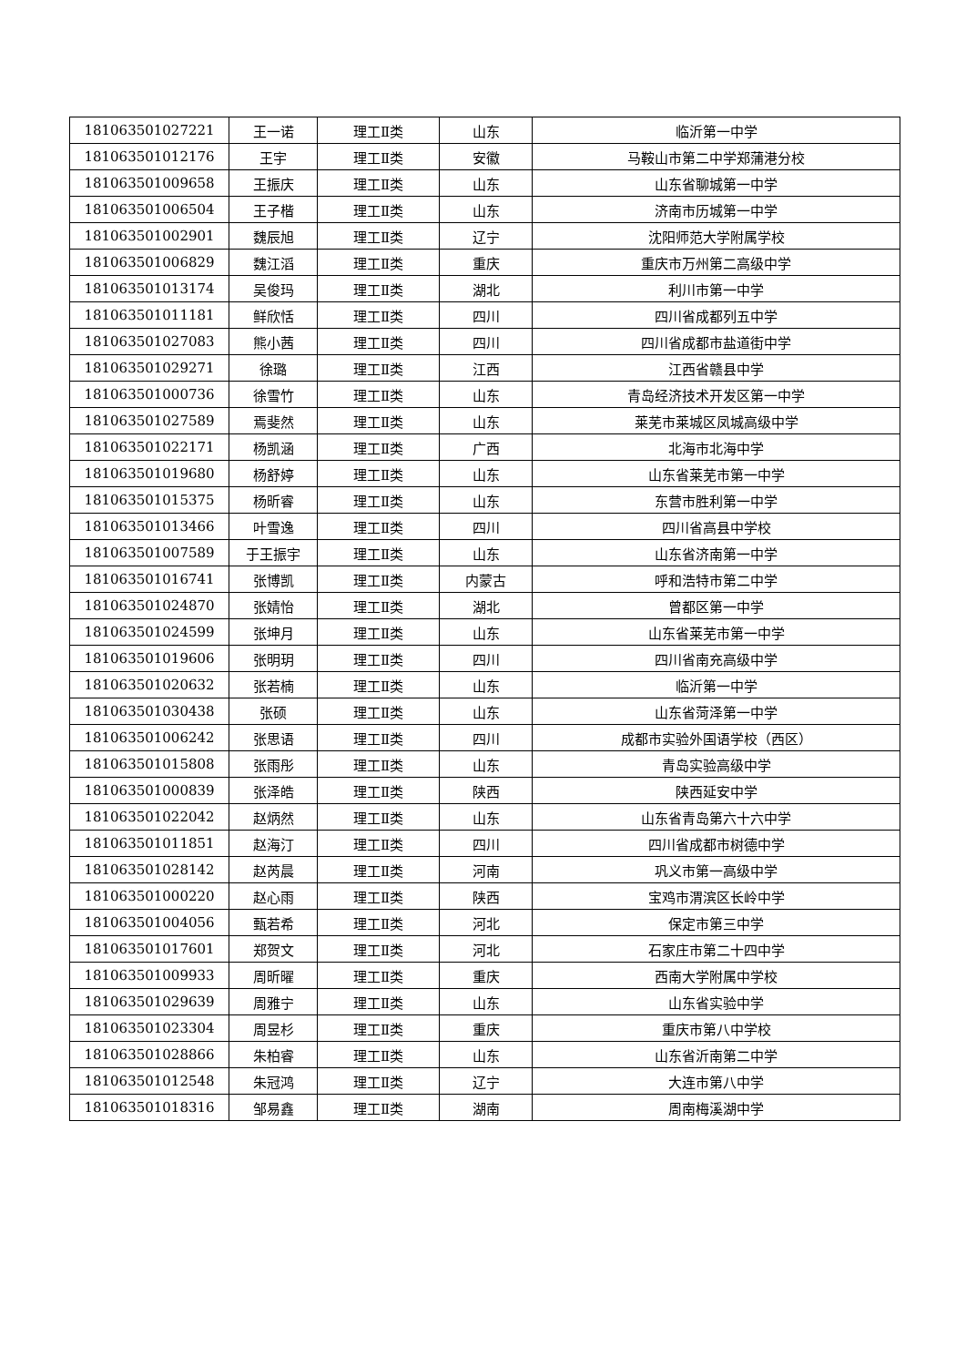| 181063501027221 | 王一诺 | 理工Ⅱ类 | 山东 | 临沂第一中学 |
| 181063501012176 | 王宇 | 理工Ⅱ类 | 安徽 | 马鞍山市第二中学郑蒲港分校 |
| 181063501009658 | 王振庆 | 理工Ⅱ类 | 山东 | 山东省聊城第一中学 |
| 181063501006504 | 王子楷 | 理工Ⅱ类 | 山东 | 济南市历城第一中学 |
| 181063501002901 | 魏辰旭 | 理工Ⅱ类 | 辽宁 | 沈阳师范大学附属学校 |
| 181063501006829 | 魏江滔 | 理工Ⅱ类 | 重庆 | 重庆市万州第二高级中学 |
| 181063501013174 | 吴俊玛 | 理工Ⅱ类 | 湖北 | 利川市第一中学 |
| 181063501011181 | 鲜欣恬 | 理工Ⅱ类 | 四川 | 四川省成都列五中学 |
| 181063501027083 | 熊小茜 | 理工Ⅱ类 | 四川 | 四川省成都市盐道街中学 |
| 181063501029271 | 徐璐 | 理工Ⅱ类 | 江西 | 江西省赣县中学 |
| 181063501000736 | 徐雪竹 | 理工Ⅱ类 | 山东 | 青岛经济技术开发区第一中学 |
| 181063501027589 | 焉斐然 | 理工Ⅱ类 | 山东 | 莱芜市莱城区凤城高级中学 |
| 181063501022171 | 杨凯涵 | 理工Ⅱ类 | 广西 | 北海市北海中学 |
| 181063501019680 | 杨舒婷 | 理工Ⅱ类 | 山东 | 山东省莱芜市第一中学 |
| 181063501015375 | 杨昕睿 | 理工Ⅱ类 | 山东 | 东营市胜利第一中学 |
| 181063501013466 | 叶雪逸 | 理工Ⅱ类 | 四川 | 四川省高县中学校 |
| 181063501007589 | 于王振宇 | 理工Ⅱ类 | 山东 | 山东省济南第一中学 |
| 181063501016741 | 张博凯 | 理工Ⅱ类 | 内蒙古 | 呼和浩特市第二中学 |
| 181063501024870 | 张婧怡 | 理工Ⅱ类 | 湖北 | 曾都区第一中学 |
| 181063501024599 | 张坤月 | 理工Ⅱ类 | 山东 | 山东省莱芜市第一中学 |
| 181063501019606 | 张明玥 | 理工Ⅱ类 | 四川 | 四川省南充高级中学 |
| 181063501020632 | 张若楠 | 理工Ⅱ类 | 山东 | 临沂第一中学 |
| 181063501030438 | 张硕 | 理工Ⅱ类 | 山东 | 山东省菏泽第一中学 |
| 181063501006242 | 张思语 | 理工Ⅱ类 | 四川 | 成都市实验外国语学校（西区） |
| 181063501015808 | 张雨彤 | 理工Ⅱ类 | 山东 | 青岛实验高级中学 |
| 181063501000839 | 张泽皓 | 理工Ⅱ类 | 陕西 | 陕西延安中学 |
| 181063501022042 | 赵炳然 | 理工Ⅱ类 | 山东 | 山东省青岛第六十六中学 |
| 181063501011851 | 赵海汀 | 理工Ⅱ类 | 四川 | 四川省成都市树德中学 |
| 181063501028142 | 赵芮晨 | 理工Ⅱ类 | 河南 | 巩义市第一高级中学 |
| 181063501000220 | 赵心雨 | 理工Ⅱ类 | 陕西 | 宝鸡市渭滨区长岭中学 |
| 181063501004056 | 甄若希 | 理工Ⅱ类 | 河北 | 保定市第三中学 |
| 181063501017601 | 郑贺文 | 理工Ⅱ类 | 河北 | 石家庄市第二十四中学 |
| 181063501009933 | 周昕曜 | 理工Ⅱ类 | 重庆 | 西南大学附属中学校 |
| 181063501029639 | 周雅宁 | 理工Ⅱ类 | 山东 | 山东省实验中学 |
| 181063501023304 | 周昱杉 | 理工Ⅱ类 | 重庆 | 重庆市第八中学校 |
| 181063501028866 | 朱柏睿 | 理工Ⅱ类 | 山东 | 山东省沂南第二中学 |
| 181063501012548 | 朱冠鸿 | 理工Ⅱ类 | 辽宁 | 大连市第八中学 |
| 181063501018316 | 邹易鑫 | 理工Ⅱ类 | 湖南 | 周南梅溪湖中学 |